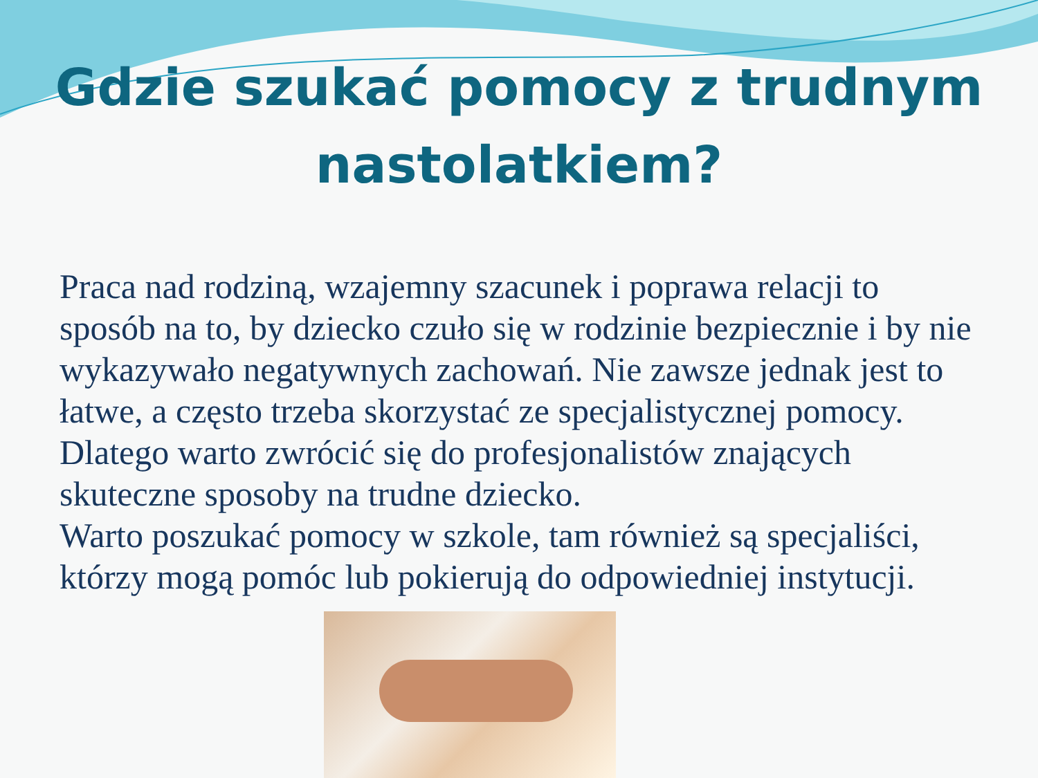Gdzie szukać pomocy z trudnym nastolatkiem?
Praca nad rodziną, wzajemny szacunek i poprawa relacji to sposób na to, by dziecko czuło się w rodzinie bezpiecznie i by nie wykazywało negatywnych zachowań. Nie zawsze jednak jest to łatwe, a często trzeba skorzystać ze specjalistycznej pomocy. Dlatego warto zwrócić się do profesjonalistów znających skuteczne sposoby na trudne dziecko.
Warto poszukać pomocy w szkole, tam również są specjaliści, którzy mogą pomóc lub pokierują do odpowiedniej instytucji.